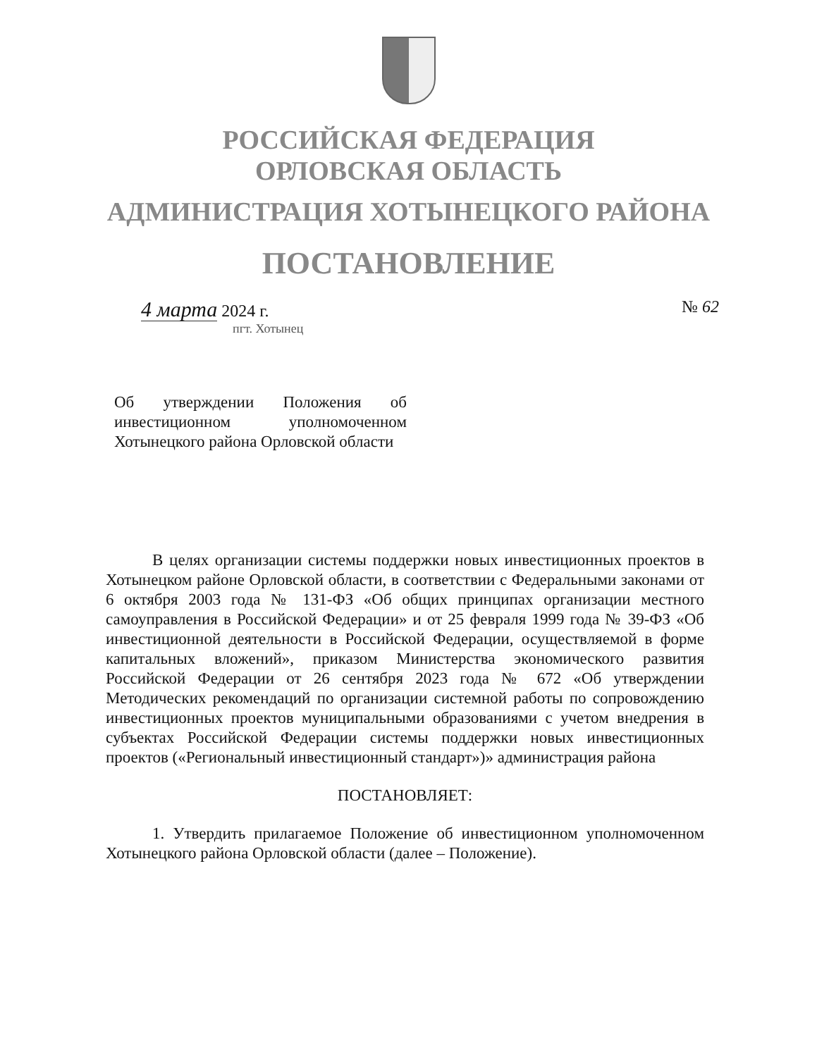РОССИЙСКАЯ ФЕДЕРАЦИЯ
ОРЛОВСКАЯ ОБЛАСТЬ
АДМИНИСТРАЦИЯ ХОТЫНЕЦКОГО РАЙОНА
ПОСТАНОВЛЕНИЕ
4 марта 2024 г. № 62
пгт. Хотынец
Об утверждении Положения об инвестиционном уполномоченном Хотынецкого района Орловской области
В целях организации системы поддержки новых инвестиционных проектов в Хотынецком районе Орловской области, в соответствии с Федеральными законами от 6 октября 2003 года № 131-ФЗ «Об общих принципах организации местного самоуправления в Российской Федерации» и от 25 февраля 1999 года № 39-ФЗ «Об инвестиционной деятельности в Российской Федерации, осуществляемой в форме капитальных вложений», приказом Министерства экономического развития Российской Федерации от 26 сентября 2023 года № 672 «Об утверждении Методических рекомендаций по организации системной работы по сопровождению инвестиционных проектов муниципальными образованиями с учетом внедрения в субъектах Российской Федерации системы поддержки новых инвестиционных проектов («Региональный инвестиционный стандарт»)» администрация района
ПОСТАНОВЛЯЕТ:
1. Утвердить прилагаемое Положение об инвестиционном уполномоченном Хотынецкого района Орловской области (далее – Положение).